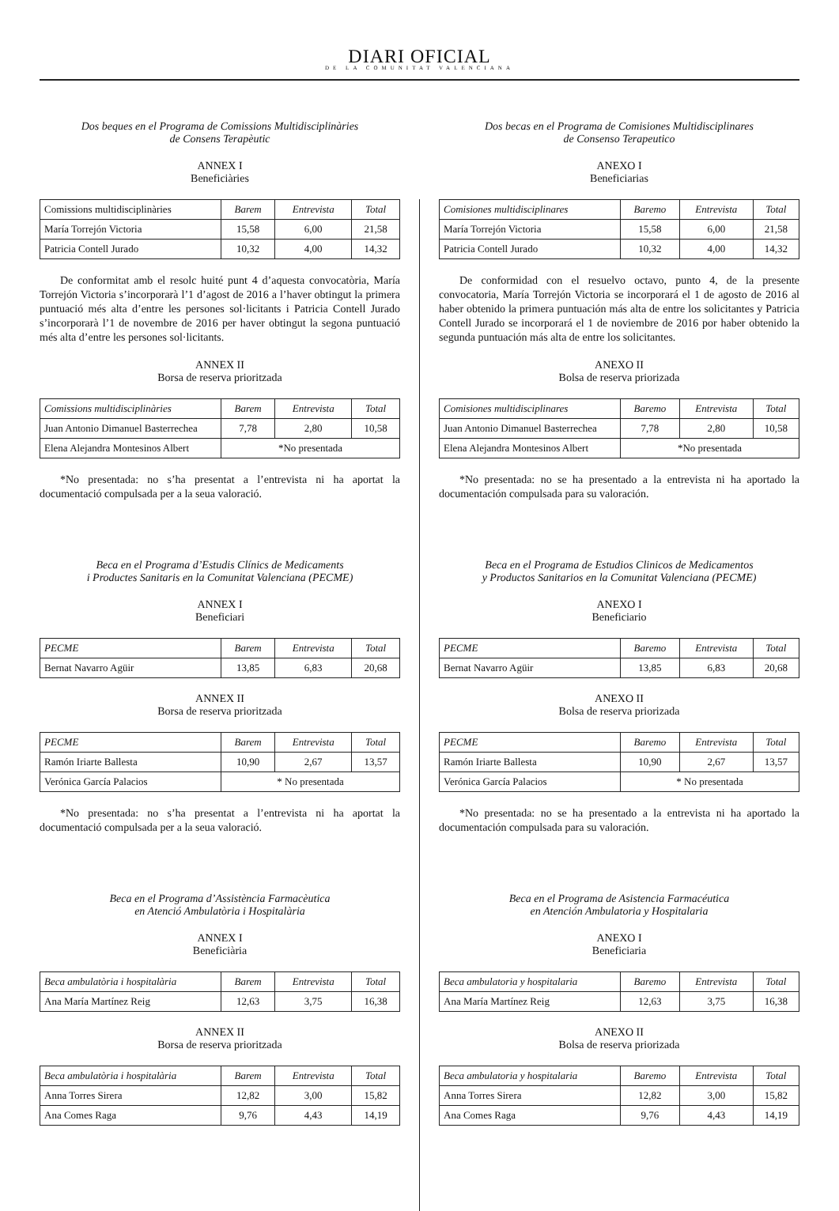DIARI OFICIAL
DE LA COMUNITAT VALENCIANA
Dos beques en el Programa de Comissions Multidisciplinàries
de Consens Terapèutic
ANNEX I
Beneficiàries
| Comissions multidisciplinàries | Barem | Entrevista | Total |
| María Torrejón Victoria | 15,58 | 6,00 | 21,58 |
| Patricia Contell Jurado | 10,32 | 4,00 | 14,32 |
De conformitat amb el resolc huité punt 4 d’aquesta convocatòria, María Torrejón Victoria s’incorporarà l’1 d’agost de 2016 a l’haver obtingut la primera puntuació més alta d’entre les persones sol·licitants i Patricia Contell Jurado s’incorporarà l’1 de novembre de 2016 per haver obtingut la segona puntuació més alta d’entre les persones sol·licitants.
ANNEX II
Borsa de reserva prioritzada
| Comissions multidisciplinàries | Barem | Entrevista | Total |
| --- | --- | --- | --- |
| Juan Antonio Dimanuel Basterrechea | 7,78 | 2,80 | 10,58 |
| Elena Alejandra Montesinos Albert | *No presentada | | |
*No presentada: no s’ha presentat a l’entrevista ni ha aportat la documentació compulsada per a la seua valoració.
Beca en el Programa d’Estudis Clínics de Medicaments
i Productes Sanitaris en la Comunitat Valenciana (PECME)
ANNEX I
Beneficiari
| PECME | Barem | Entrevista | Total |
| --- | --- | --- | --- |
| Bernat Navarro Agüir | 13,85 | 6,83 | 20,68 |
ANNEX II
Borsa de reserva prioritzada
| PECME | Barem | Entrevista | Total |
| --- | --- | --- | --- |
| Ramón Iriarte Ballesta | 10,90 | 2,67 | 13,57 |
| Verónica García Palacios | * No presentada | | |
*No presentada: no s’ha presentat a l’entrevista ni ha aportat la documentació compulsada per a la seua valoració.
Beca en el Programa d’Assistència Farmacèutica
en Atenció Ambulatòria i Hospitalària
ANNEX I
Beneficiària
| Beca ambulatòria i hospitalària | Barem | Entrevista | Total |
| --- | --- | --- | --- |
| Ana María Martínez Reig | 12,63 | 3,75 | 16,38 |
ANNEX II
Borsa de reserva prioritzada
| Beca ambulatòria i hospitalària | Barem | Entrevista | Total |
| --- | --- | --- | --- |
| Anna Torres Sirera | 12,82 | 3,00 | 15,82 |
| Ana Comes Raga | 9,76 | 4,43 | 14,19 |
Dos becas en el Programa de Comisiones Multidisciplinares
de Consenso Terapeutico
ANEXO I
Beneficiarias
| Comisiones multidisciplinares | Baremo | Entrevista | Total |
| --- | --- | --- | --- |
| María Torrejón Victoria | 15,58 | 6,00 | 21,58 |
| Patricia Contell Jurado | 10,32 | 4,00 | 14,32 |
De conformidad con el resuelvo octavo, punto 4, de la presente convocatoria, María Torrejón Victoria se incorporará el 1 de agosto de 2016 al haber obtenido la primera puntuación más alta de entre los solicitantes y Patricia Contell Jurado se incorporará el 1 de noviembre de 2016 por haber obtenido la segunda puntuación más alta de entre los solicitantes.
ANEXO II
Bolsa de reserva priorizada
| Comisiones multidisciplinares | Baremo | Entrevista | Total |
| --- | --- | --- | --- |
| Juan Antonio Dimanuel Basterrechea | 7,78 | 2,80 | 10,58 |
| Elena Alejandra Montesinos Albert | *No presentada | | |
*No presentada: no se ha presentado a la entrevista ni ha aportado la documentación compulsada para su valoración.
Beca en el Programa de Estudios Clinicos de Medicamentos
y Productos Sanitarios en la Comunitat Valenciana (PECME)
ANEXO I
Beneficiario
| PECME | Baremo | Entrevista | Total |
| --- | --- | --- | --- |
| Bernat Navarro Agüir | 13,85 | 6,83 | 20,68 |
ANEXO II
Bolsa de reserva priorizada
| PECME | Baremo | Entrevista | Total |
| --- | --- | --- | --- |
| Ramón Iriarte Ballesta | 10,90 | 2,67 | 13,57 |
| Verónica García Palacios | * No presentada | | |
*No presentada: no se ha presentado a la entrevista ni ha aportado la documentación compulsada para su valoración.
Beca en el Programa de Asistencia Farmacéutica
en Atención Ambulatoria y Hospitalaria
ANEXO I
Beneficiaria
| Beca ambulatoria y hospitalaria | Baremo | Entrevista | Total |
| --- | --- | --- | --- |
| Ana María Martínez Reig | 12,63 | 3,75 | 16,38 |
ANEXO II
Bolsa de reserva priorizada
| Beca ambulatoria y hospitalaria | Baremo | Entrevista | Total |
| --- | --- | --- | --- |
| Anna Torres Sirera | 12,82 | 3,00 | 15,82 |
| Ana Comes Raga | 9,76 | 4,43 | 14,19 |